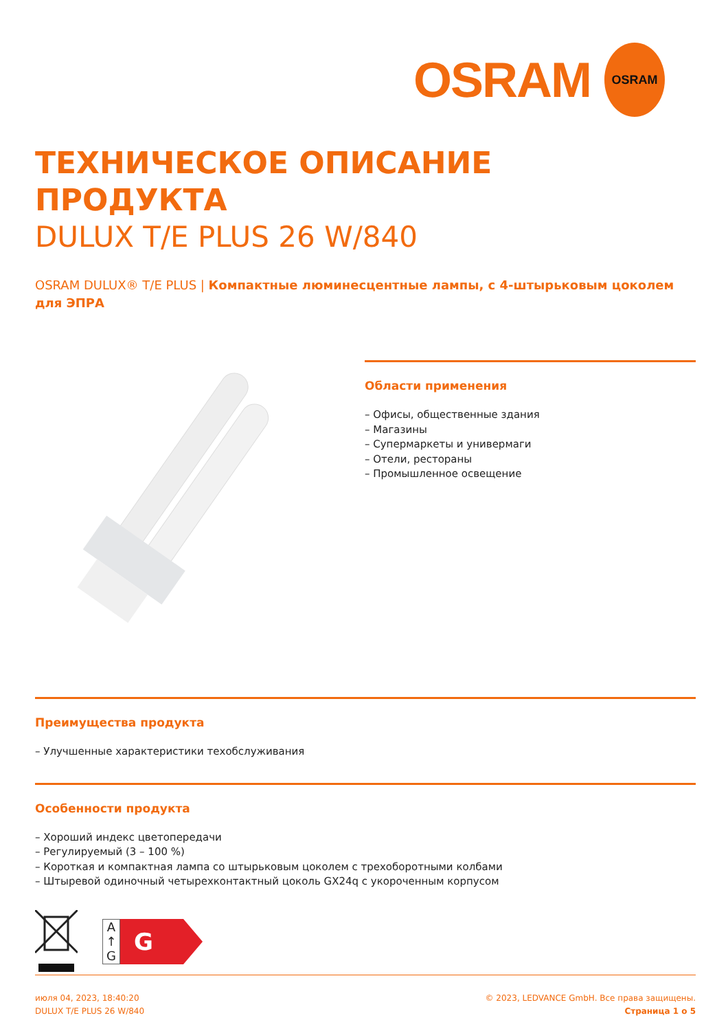OSRAM
OSRAM
ТЕХНИЧЕСКОЕ ОПИСАНИЕ
ПРОДУКТА
DULUX T/E PLUS 26 W/840
OSRAM DULUX® T/E PLUS | Компактные люминесцентные лампы, с 4-штырьковым цоколем для ЭПРА
Области применения
– Офисы, общественные здания
– Магазины
– Супермаркеты и универмаги
– Отели, рестораны
– Промышленное освещение
Преимущества продукта
– Улучшенные характеристики техобслуживания
Особенности продукта
– Хороший индекс цветопередачи
– Регулируемый (3 – 100 %)
– Короткая и компактная лампа со штырьковым цоколем с трехоборотными колбами
– Штыревой одиночный четырехконтактный цоколь GX24q с укороченным корпусом
A
↑
G
G
июля 04, 2023, 18:40:20
DULUX T/E PLUS 26 W/840
© 2023, LEDVANCE GmbH. Все права защищены.
Страница 1 о 5